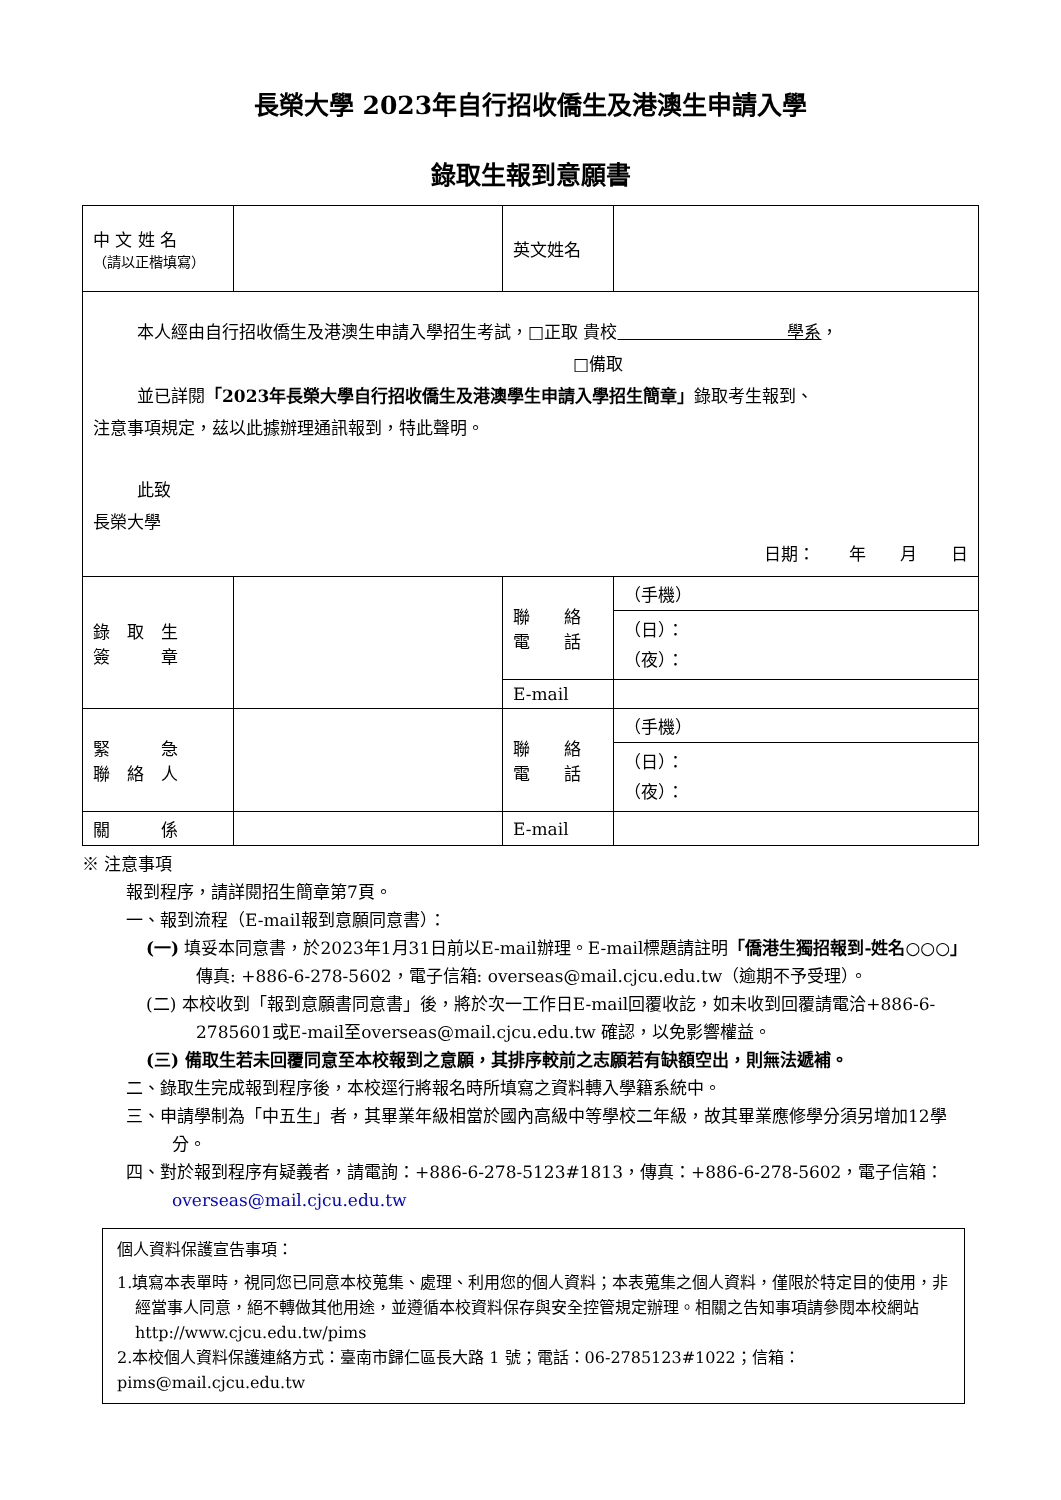長榮大學 2023年自行招收僑生及港澳生申請入學
錄取生報到意願書
| 中 文 姓 名 （請以正楷填寫） | | 英文姓名 | |
| 本人經由自行招收僑生及港澳生申請入學招生考試，□正取 貴校 學系 ， □備取 並已詳閱 「2023年長榮大學自行招收僑生及港澳學生申請入學招生簡章」 錄取考生報到、 注意事項規定，茲以此據辦理通訊報到，特此聲明。 此致 長榮大學 日期： 年 月 日 | | | |
| 錄 取 生 簽 章 | | 聯 絡 電 話 | （手機） |
| | | | （日）： （夜）： |
| | | E-mail | |
| 緊 急 聯 絡 人 | | 聯 絡 電 話 | （手機） |
| | | | （日）： （夜）： |
| 關 係 | | E-mail | |
※ 注意事項
報到程序，請詳閱招生簡章第7頁。
一、報到流程（E-mail報到意願同意書）：
(一) 填妥本同意書，於2023年1月31日前以E-mail辦理。E-mail標題請註明「僑港生獨招報到-姓名○○○」
傳真: +886-6-278-5602，電子信箱: overseas@mail.cjcu.edu.tw（逾期不予受理）。
(二) 本校收到「報到意願書同意書」後，將於次一工作日E-mail回覆收訖，如未收到回覆請電洽+886-6-2785601或E-mail至overseas@mail.cjcu.edu.tw 確認，以免影響權益。
(三) 備取生若未回覆同意至本校報到之意願，其排序較前之志願若有缺額空出，則無法遞補。
二、錄取生完成報到程序後，本校逕行將報名時所填寫之資料轉入學籍系統中。
三、申請學制為「中五生」者，其畢業年級相當於國內高級中等學校二年級，故其畢業應修學分須另增加12學分。
四、對於報到程序有疑義者，請電詢：+886-6-278-5123#1813，傳真：+886-6-278-5602，電子信箱：overseas@mail.cjcu.edu.tw
個人資料保護宣告事項：
1.填寫本表單時，視同您已同意本校蒐集、處理、利用您的個人資料；本表蒐集之個人資料，僅限於特定目的使用，非經當事人同意，絕不轉做其他用途，並遵循本校資料保存與安全控管規定辦理。相關之告知事項請參閱本校網站 http://www.cjcu.edu.tw/pims
2.本校個人資料保護連絡方式：臺南市歸仁區長大路 1 號；電話：06-2785123#1022；信箱：pims@mail.cjcu.edu.tw